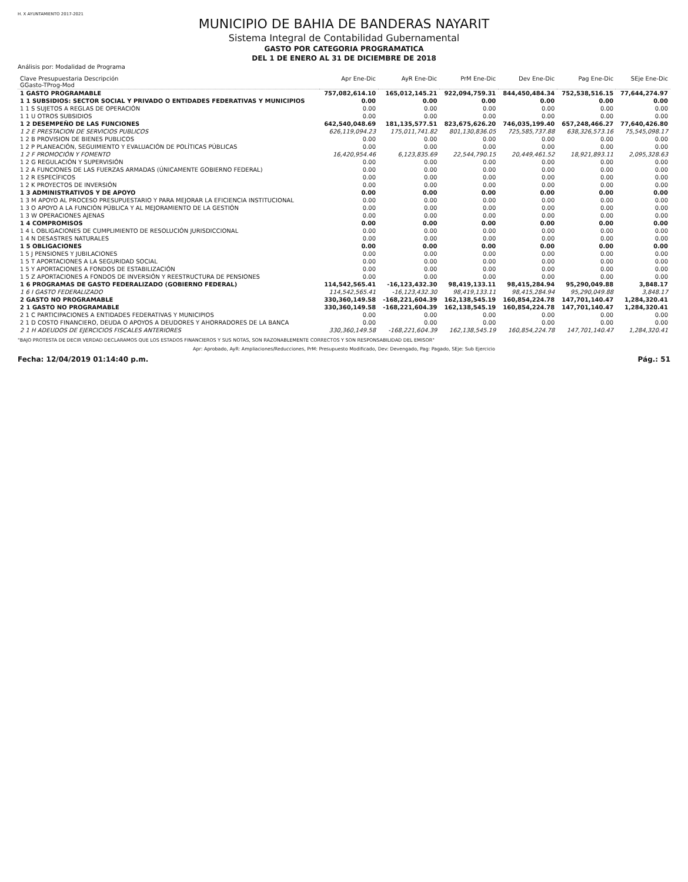H. X AYUNTAMIENTO 2017-2021
MUNICIPIO DE BAHIA DE BANDERAS NAYARIT
Sistema Integral de Contabilidad Gubernamental
GASTO POR CATEGORIA PROGRAMATICA
DEL 1 DE ENERO AL 31 DE DICIEMBRE DE 2018
Análisis por: Modalidad de Programa
| Clave Presupuestaria Descripción GGasto-TProg-Mod | Apr Ene-Dic | AyR Ene-Dic | PrM Ene-Dic | Dev Ene-Dic | Pag Ene-Dic | SEje Ene-Dic |
| --- | --- | --- | --- | --- | --- | --- |
| 1 GASTO PROGRAMABLE | 757,082,614.10 | 165,012,145.21 | 922,094,759.31 | 844,450,484.34 | 752,538,516.15 | 77,644,274.97 |
| 1 1 SUBSIDIOS: SECTOR SOCIAL Y PRIVADO O ENTIDADES FEDERATIVAS Y MUNICIPIOS | 0.00 | 0.00 | 0.00 | 0.00 | 0.00 | 0.00 |
| 1 1 S SUJETOS A REGLAS DE OPERACIÓN | 0.00 | 0.00 | 0.00 | 0.00 | 0.00 | 0.00 |
| 1 1 U OTROS SUBSIDIOS | 0.00 | 0.00 | 0.00 | 0.00 | 0.00 | 0.00 |
| 1 2 DESEMPEÑO DE LAS FUNCIONES | 642,540,048.69 | 181,135,577.51 | 823,675,626.20 | 746,035,199.40 | 657,248,466.27 | 77,640,426.80 |
| 1 2 E PRESTACION DE SERVICIOS PUBLICOS | 626,119,094.23 | 175,011,741.82 | 801,130,836.05 | 725,585,737.88 | 638,326,573.16 | 75,545,098.17 |
| 1 2 B PROVISION DE BIENES PUBLICOS | 0.00 | 0.00 | 0.00 | 0.00 | 0.00 | 0.00 |
| 1 2 P PLANEACIÓN, SEGUIMIENTO Y EVALUACIÓN DE POLÍTICAS PÚBLICAS | 0.00 | 0.00 | 0.00 | 0.00 | 0.00 | 0.00 |
| 1 2 F PROMOCIÓN Y FOMENTO | 16,420,954.46 | 6,123,835.69 | 22,544,790.15 | 20,449,461.52 | 18,921,893.11 | 2,095,328.63 |
| 1 2 G REGULACIÓN Y SUPERVISIÓN | 0.00 | 0.00 | 0.00 | 0.00 | 0.00 | 0.00 |
| 1 2 A FUNCIONES DE LAS FUERZAS ARMADAS (ÚNICAMENTE GOBIERNO FEDERAL) | 0.00 | 0.00 | 0.00 | 0.00 | 0.00 | 0.00 |
| 1 2 R ESPECÍFICOS | 0.00 | 0.00 | 0.00 | 0.00 | 0.00 | 0.00 |
| 1 2 K PROYECTOS DE INVERSIÓN | 0.00 | 0.00 | 0.00 | 0.00 | 0.00 | 0.00 |
| 1 3 ADMINISTRATIVOS Y DE APOYO | 0.00 | 0.00 | 0.00 | 0.00 | 0.00 | 0.00 |
| 1 3 M APOYO AL PROCESO PRESUPUESTARIO Y PARA MEJORAR LA EFICIENCIA INSTITUCIONAL | 0.00 | 0.00 | 0.00 | 0.00 | 0.00 | 0.00 |
| 1 3 O APOYO A LA FUNCIÓN PÚBLICA Y AL MEJORAMIENTO DE LA GESTIÓN | 0.00 | 0.00 | 0.00 | 0.00 | 0.00 | 0.00 |
| 1 3 W OPERACIONES AJENAS | 0.00 | 0.00 | 0.00 | 0.00 | 0.00 | 0.00 |
| 1 4 COMPROMISOS | 0.00 | 0.00 | 0.00 | 0.00 | 0.00 | 0.00 |
| 1 4 L OBLIGACIONES DE CUMPLIMIENTO DE RESOLUCIÓN JURISDICCIONAL | 0.00 | 0.00 | 0.00 | 0.00 | 0.00 | 0.00 |
| 1 4 N DESASTRES NATURALES | 0.00 | 0.00 | 0.00 | 0.00 | 0.00 | 0.00 |
| 1 5 OBLIGACIONES | 0.00 | 0.00 | 0.00 | 0.00 | 0.00 | 0.00 |
| 1 5 J PENSIONES Y JUBILACIONES | 0.00 | 0.00 | 0.00 | 0.00 | 0.00 | 0.00 |
| 1 5 T APORTACIONES A LA SEGURIDAD SOCIAL | 0.00 | 0.00 | 0.00 | 0.00 | 0.00 | 0.00 |
| 1 5 Y APORTACIONES A FONDOS DE ESTABILIZACIÓN | 0.00 | 0.00 | 0.00 | 0.00 | 0.00 | 0.00 |
| 1 5 Z APORTACIONES A FONDOS DE INVERSIÓN Y REESTRUCTURA DE PENSIONES | 0.00 | 0.00 | 0.00 | 0.00 | 0.00 | 0.00 |
| 1 6 PROGRAMAS DE GASTO FEDERALIZADO (GOBIERNO FEDERAL) | 114,542,565.41 | -16,123,432.30 | 98,419,133.11 | 98,415,284.94 | 95,290,049.88 | 3,848.17 |
| 1 6 I GASTO FEDERALIZADO | 114,542,565.41 | -16,123,432.30 | 98,419,133.11 | 98,415,284.94 | 95,290,049.88 | 3,848.17 |
| 2 GASTO NO PROGRAMABLE | 330,360,149.58 | -168,221,604.39 | 162,138,545.19 | 160,854,224.78 | 147,701,140.47 | 1,284,320.41 |
| 2 1 GASTO NO PROGRAMABLE | 330,360,149.58 | -168,221,604.39 | 162,138,545.19 | 160,854,224.78 | 147,701,140.47 | 1,284,320.41 |
| 2 1 C PARTICIPACIONES A ENTIDADES FEDERATIVAS Y MUNICIPIOS | 0.00 | 0.00 | 0.00 | 0.00 | 0.00 | 0.00 |
| 2 1 D COSTO FINANCIERO, DEUDA O APOYOS A DEUDORES Y AHORRADORES DE LA BANCA | 0.00 | 0.00 | 0.00 | 0.00 | 0.00 | 0.00 |
| 2 1 H ADEUDOS DE EJERCICIOS FISCALES ANTERIORES | 330,360,149.58 | -168,221,604.39 | 162,138,545.19 | 160,854,224.78 | 147,701,140.47 | 1,284,320.41 |
"BAJO PROTESTA DE DECIR VERDAD DECLARAMOS QUE LOS ESTADOS FINANCIEROS Y SUS NOTAS, SON RAZONABLEMENTE CORRECTOS Y SON RESPONSABILIDAD DEL EMISOR"
Apr: Aprobado, AyR: Ampliaciones/Reducciones, PrM: Presupuesto Modificado, Dev: Devengado, Pag: Pagado, SEje: Sub Ejercicio
Fecha: 12/04/2019 01:14:40 p.m. Pág.: 51